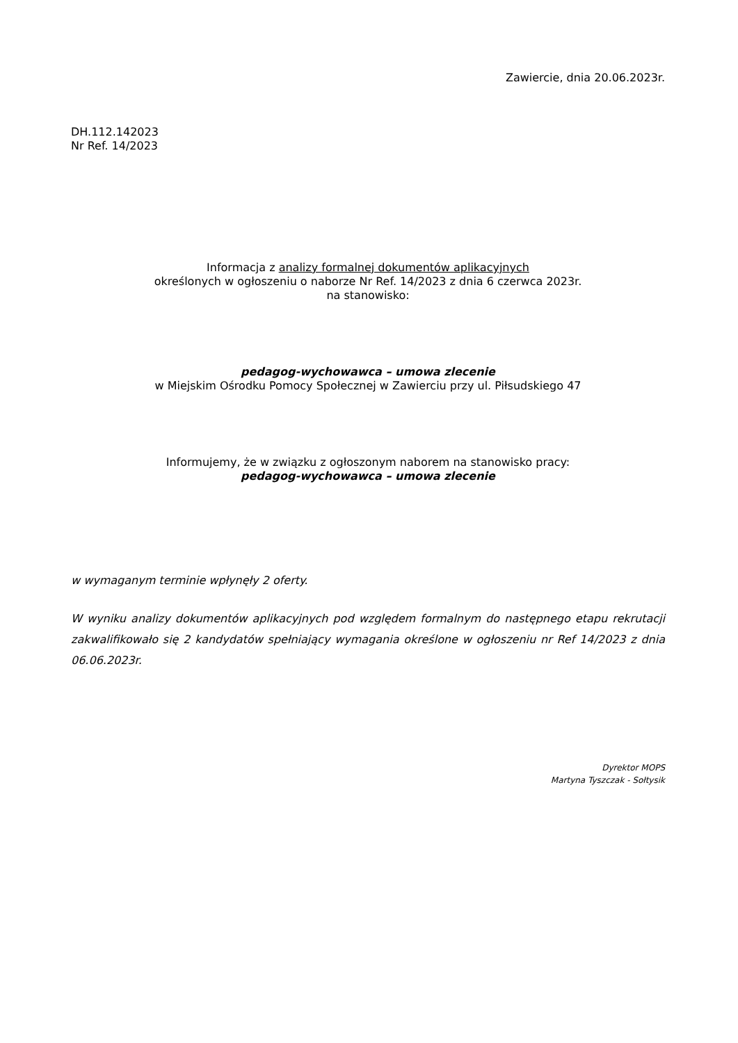Zawiercie, dnia 20.06.2023r.
DH.112.142023
Nr Ref. 14/2023
Informacja z analizy formalnej dokumentów aplikacyjnych
określonych w ogłoszeniu o naborze Nr Ref. 14/2023 z dnia 6 czerwca 2023r.
na stanowisko:
pedagog-wychowawca – umowa zlecenie
w Miejskim Ośrodku Pomocy Społecznej w Zawierciu przy ul. Piłsudskiego 47
Informujemy, że w związku z ogłoszonym naborem na stanowisko pracy:
pedagog-wychowawca – umowa zlecenie
w wymaganym terminie wpłynęły 2 oferty.
W wyniku analizy dokumentów aplikacyjnych pod względem formalnym do następnego etapu rekrutacji zakwalifikowało się 2 kandydatów spełniający wymagania określone w ogłoszeniu nr Ref 14/2023 z dnia 06.06.2023r.
Dyrektor MOPS
Martyna Tyszczak - Sołtysik